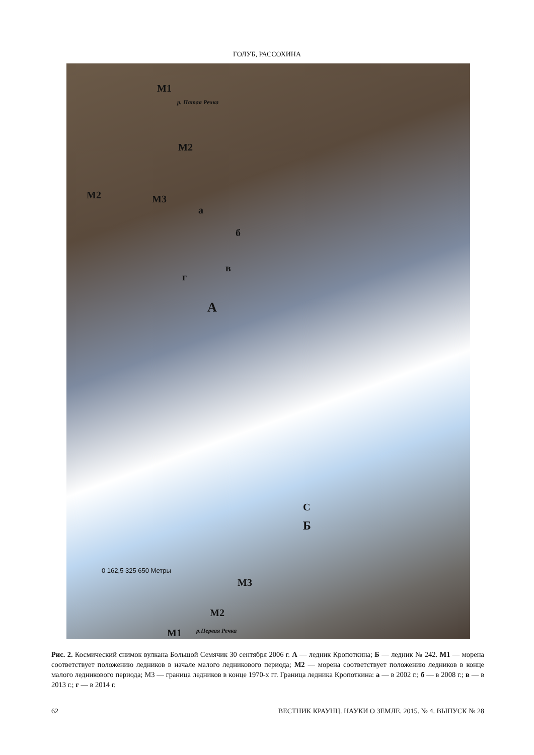ГОЛУБ, РАССОХИНА
М1
р. Пятая Речка
М2
М2 М3
а
б
в
г
А
С
Б
0 162,5 325 650 Метры
М3
М2
М1 р.Первая Речка
Рис. 2. Космический снимок вулкана Большой Семячик 30 сентября 2006 г. А — ледник Кропоткина; Б — ледник № 242. М1 — морена соответствует положению ледников в начале малого ледникового периода; М2 — морена соответствует положению ледников в конце малого ледникового периода; М3 — граница ледников в конце 1970-х гг. Граница ледника Кропоткина: а — в 2002 г.; б — в 2008 г.; в — в 2013 г.; г — в 2014 г.
62 ВЕСТНИК КРАУНЦ. НАУКИ О ЗЕМЛЕ. 2015. № 4. ВЫПУСК № 28